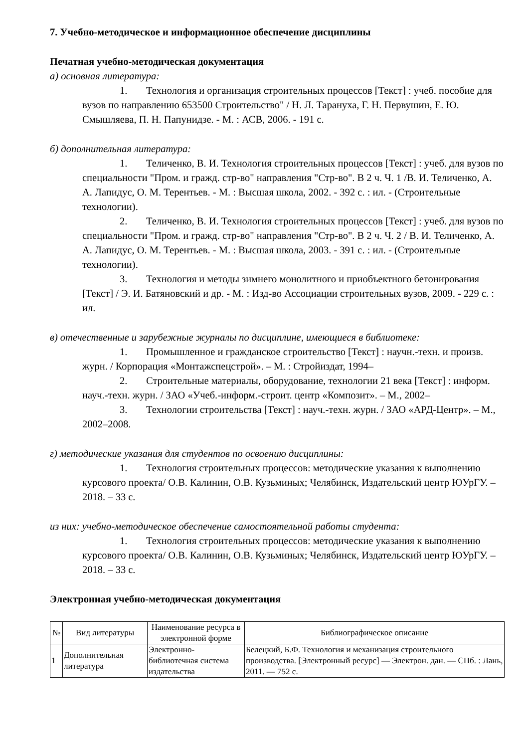7. Учебно-методическое и информационное обеспечение дисциплины
Печатная учебно-методическая документация
а) основная литература:
1. Технология и организация строительных процессов [Текст] : учеб. пособие для вузов по направлению 653500 Строительство" / Н. Л. Тарануха, Г. Н. Первушин, Е. Ю. Смышляева, П. Н. Папунидзе. - М. : АСВ, 2006. - 191 с.
б) дополнительная литература:
1. Теличенко, В. И. Технология строительных процессов [Текст] : учеб. для вузов по специальности "Пром. и гражд. стр-во" направления "Стр-во". В 2 ч. Ч. 1 /В. И. Теличенко, А. А. Лапидус, О. М. Терентьев. - М. : Высшая школа, 2002. - 392 с. : ил. - (Строительные технологии).
2. Теличенко, В. И. Технология строительных процессов [Текст] : учеб. для вузов по специальности "Пром. и гражд. стр-во" направления "Стр-во". В 2 ч. Ч. 2 / В. И. Теличенко, А. А. Лапидус, О. М. Терентьев. - М. : Высшая школа, 2003. - 391 с. : ил. - (Строительные технологии).
3. Технология и методы зимнего монолитного и приобъектного бетонирования [Текст] / Э. И. Батяновский и др. - М. : Изд-во Ассоциации строительных вузов, 2009. - 229 с. : ил.
в) отечественные и зарубежные журналы по дисциплине, имеющиеся в библиотеке:
1. Промышленное и гражданское строительство [Текст] : научн.-техн. и произв. журн. / Корпорация «Монтажспецстрой». – М. : Стройиздат, 1994–
2. Строительные материалы, оборудование, технологии 21 века [Текст] : информ. науч.-техн. журн. / ЗАО «Учеб.-информ.-строит. центр «Композит». – М., 2002–
3. Технологии строительства [Текст] : науч.-техн. журн. / ЗАО «АРД-Центр». – М., 2002–2008.
г) методические указания для студентов по освоению дисциплины:
1. Технология строительных процессов: методические указания к выполнению курсового проекта/ О.В. Калинин, О.В. Кузьминых; Челябинск, Издательский центр ЮУрГУ. – 2018. – 33 с.
из них: учебно-методическое обеспечение самостоятельной работы студента:
1. Технология строительных процессов: методические указания к выполнению курсового проекта/ О.В. Калинин, О.В. Кузьминых; Челябинск, Издательский центр ЮУрГУ. – 2018. – 33 с.
Электронная учебно-методическая документация
| № | Вид литературы | Наименование ресурса в электронной форме | Библиографическое описание |
| --- | --- | --- | --- |
| 1 | Дополнительная литература | Электронно-библиотечная система издательства | Белецкий, Б.Ф. Технология и механизация строительного производства. [Электронный ресурс] — Электрон. дан. — СПб. : Лань, 2011. — 752 с. |